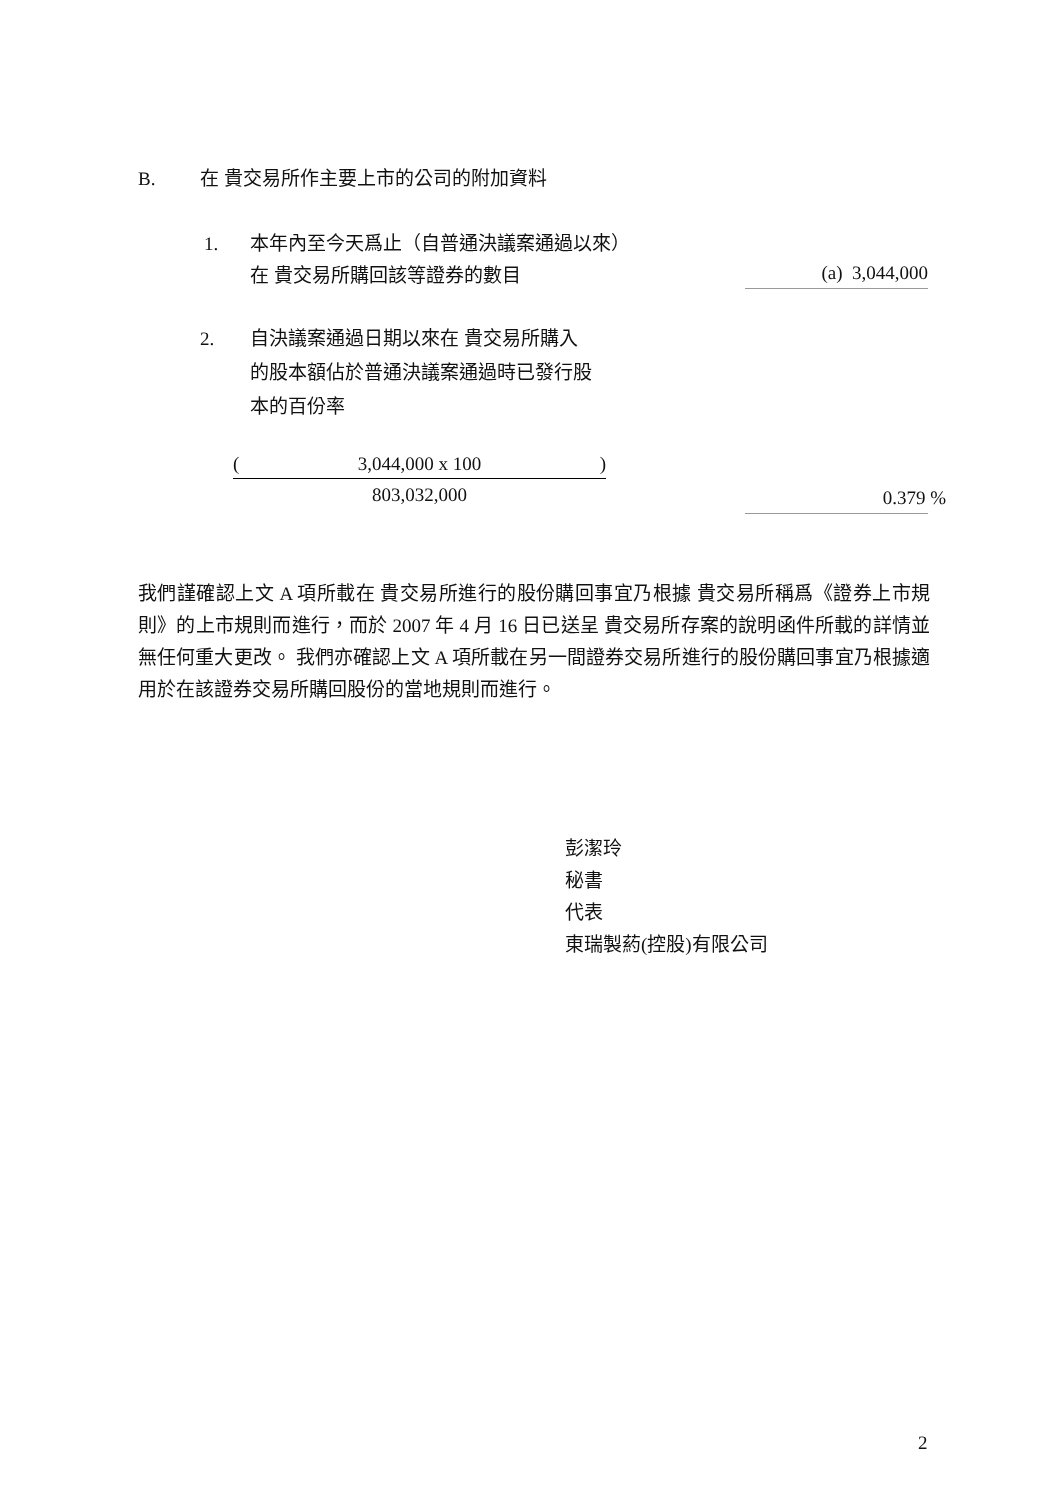B. 在 貴交易所作主要上市的公司的附加資料
1. 本年內至今天爲止（自普通決議案通過以來）
在 貴交易所購回該等證券的數目
(a) 3,044,000
2. 自決議案通過日期以來在 貴交易所購入
的股本額佔於普通決議案通過時已發行股
本的百份率
(3,044,000 x 100)
803,032,000
0.379 %
我們謹確認上文 A 項所載在 貴交易所進行的股份購回事宜乃根據 貴交易所稱爲《證券上市規則》的上市規則而進行，而於 2007 年 4 月 16 日已送呈 貴交易所存案的說明函件所載的詳情並無任何重大更改。 我們亦確認上文 A 項所載在另一間證券交易所進行的股份購回事宜乃根據適用於在該證券交易所購回股份的當地規則而進行。
彭潔玲
秘書
代表
東瑞製葯(控股)有限公司
2